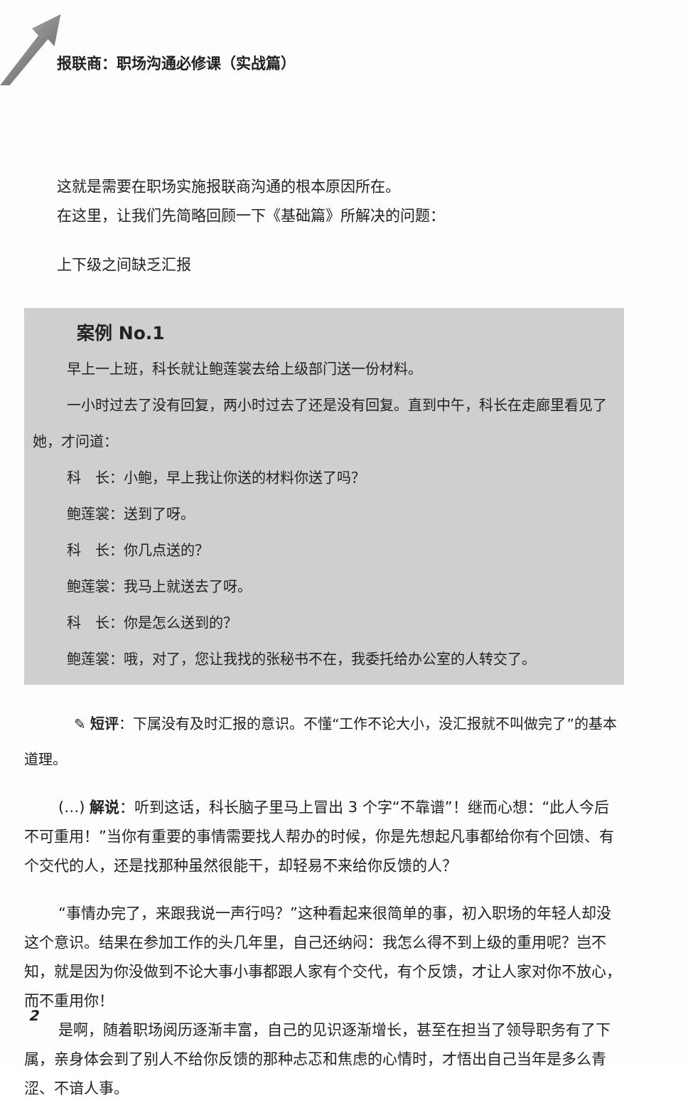报联商：职场沟通必修课（实战篇）
这就是需要在职场实施报联商沟通的根本原因所在。
在这里，让我们先简略回顾一下《基础篇》所解决的问题：
上下级之间缺乏汇报
案例 No.1
早上一上班，科长就让鲍莲裳去给上级部门送一份材料。
一小时过去了没有回复，两小时过去了还是没有回复。直到中午，科长在走廊里看见了她，才问道：
科　长：小鲍，早上我让你送的材料你送了吗？
鲍莲裳：送到了呀。
科　长：你几点送的？
鲍莲裳：我马上就送去了呀。
科　长：你是怎么送到的？
鲍莲裳：哦，对了，您让我找的张秘书不在，我委托给办公室的人转交了。
✎ 短评：下属没有及时汇报的意识。不懂“工作不论大小，没汇报就不叫做完了”的基本道理。
(…) 解说：听到这话，科长脑子里马上冒出 3 个字“不靠谱”！继而心想：“此人今后不可重用！”当你有重要的事情需要找人帮办的时候，你是先想起凡事都给你有个回馈、有个交代的人，还是找那种虽然很能干，却轻易不来给你反馈的人？
“事情办完了，来跟我说一声行吗？”这种看起来很简单的事，初入职场的年轻人却没这个意识。结果在参加工作的头几年里，自己还纳闷：我怎么得不到上级的重用呢？岂不知，就是因为你没做到不论大事小事都跟人家有个交代，有个反馈，才让人家对你不放心，而不重用你！
是啊，随着职场阅历逐渐丰富，自己的见识逐渐增长，甚至在担当了领导职务有了下属，亲身体会到了别人不给你反馈的那种忐忑和焦虑的心情时，才悟出自己当年是多么青涩、不谙人事。
2